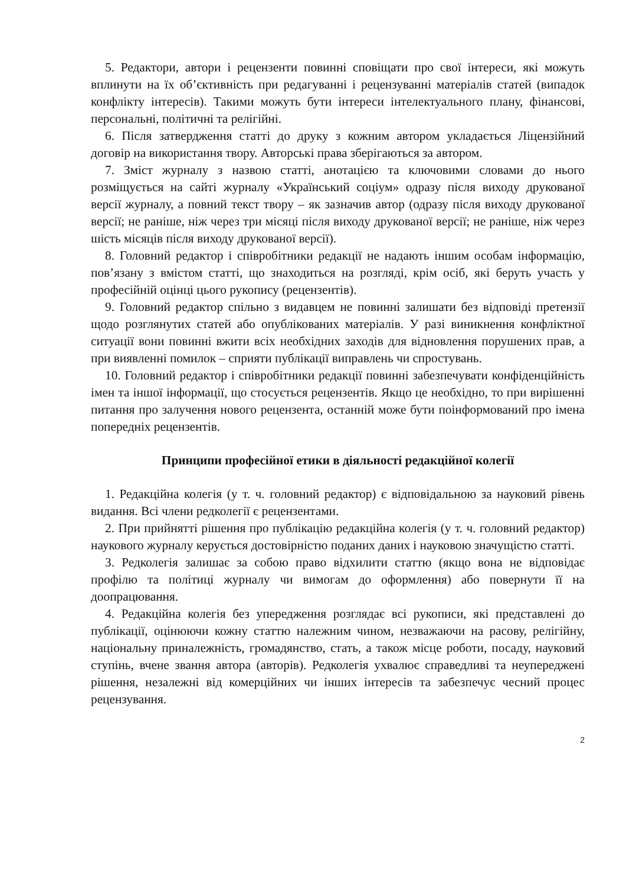5. Редактори, автори і рецензенти повинні сповіщати про свої інтереси, які можуть вплинути на їх об’єктивність при редагуванні і рецензуванні матеріалів статей (випадок конфлікту інтересів). Такими можуть бути інтереси інтелектуального плану, фінансові, персональні, політичні та релігійні.
6. Після затвердження статті до друку з кожним автором укладається Ліцензійний договір на використання твору. Авторські права зберігаються за автором.
7. Зміст журналу з назвою статті, анотацією та ключовими словами до нього розміщується на сайті журналу «Український соціум» одразу після виходу друкованої версії журналу, а повний текст твору – як зазначив автор (одразу після виходу друкованої версії; не раніше, ніж через три місяці після виходу друкованої версії; не раніше, ніж через шість місяців після виходу друкованої версії).
8. Головний редактор і співробітники редакції не надають іншим особам інформацію, пов’язану з вмістом статті, що знаходиться на розгляді, крім осіб, які беруть участь у професійній оцінці цього рукопису (рецензентів).
9. Головний редактор спільно з видавцем не повинні залишати без відповіді претензії щодо розглянутих статей або опублікованих матеріалів. У разі виникнення конфліктної ситуації вони повинні вжити всіх необхідних заходів для відновлення порушених прав, а при виявленні помилок – сприяти публікації виправлень чи спростувань.
10. Головний редактор і співробітники редакції повинні забезпечувати конфіденційність імен та іншої інформації, що стосується рецензентів. Якщо це необхідно, то при вирішенні питання про залучення нового рецензента, останній може бути поінформований про імена попередніх рецензентів.
Принципи професійної етики в діяльності редакційної колегії
1. Редакційна колегія (у т. ч. головний редактор) є відповідальною за науковий рівень видання. Всі члени редколегії є рецензентами.
2. При прийнятті рішення про публікацію редакційна колегія (у т. ч. головний редактор) наукового журналу керується достовірністю поданих даних і науковою значущістю статті.
3. Редколегія залишає за собою право відхилити статтю (якщо вона не відповідає профілю та політиці журналу чи вимогам до оформлення) або повернути її на доопрацювання.
4. Редакційна колегія без упередження розглядає всі рукописи, які представлені до публікації, оцінюючи кожну статтю належним чином, незважаючи на расову, релігійну, національну приналежність, громадянство, стать, а також місце роботи, посаду, науковий ступінь, вчене звання автора (авторів). Редколегія ухвалює справедливі та неупереджені рішення, незалежні від комерційних чи інших інтересів та забезпечує чесний процес рецензування.
2